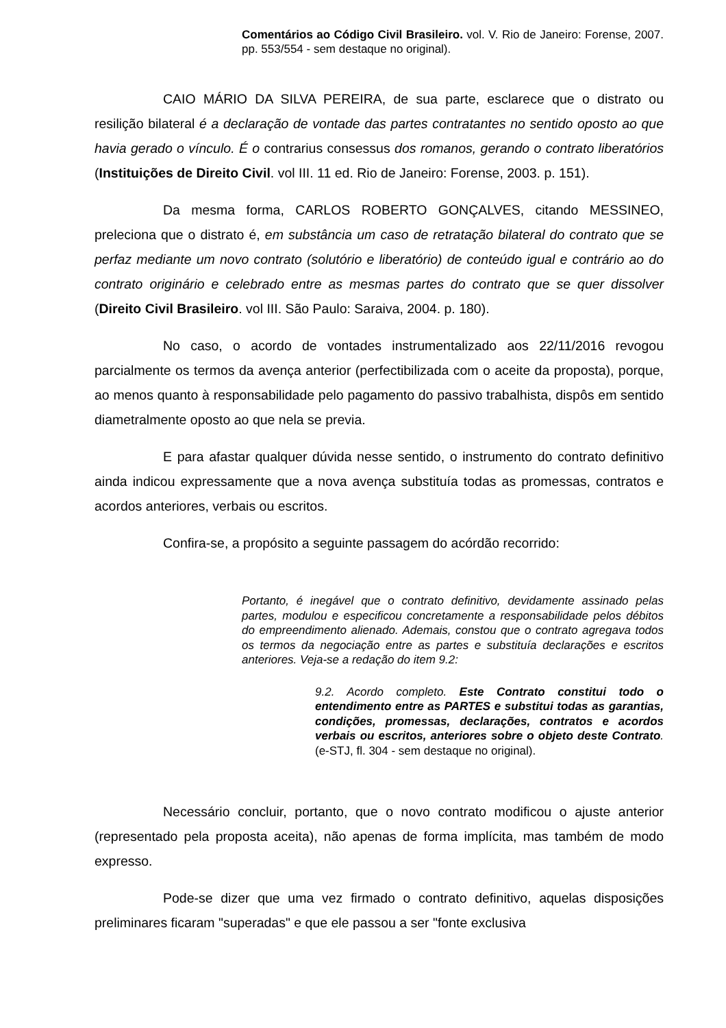Comentários ao Código Civil Brasileiro. vol. V. Rio de Janeiro: Forense, 2007. pp. 553/554 - sem destaque no original).
CAIO MÁRIO DA SILVA PEREIRA, de sua parte, esclarece que o distrato ou resilição bilateral é a declaração de vontade das partes contratantes no sentido oposto ao que havia gerado o vínculo. É o contrarius consessus dos romanos, gerando o contrato liberatórios (Instituições de Direito Civil. vol III. 11 ed. Rio de Janeiro: Forense, 2003. p. 151).
Da mesma forma, CARLOS ROBERTO GONÇALVES, citando MESSINEO, preleciona que o distrato é, em substância um caso de retratação bilateral do contrato que se perfaz mediante um novo contrato (solutório e liberatório) de conteúdo igual e contrário ao do contrato originário e celebrado entre as mesmas partes do contrato que se quer dissolver (Direito Civil Brasileiro. vol III. São Paulo: Saraiva, 2004. p. 180).
No caso, o acordo de vontades instrumentalizado aos 22/11/2016 revogou parcialmente os termos da avença anterior (perfectibilizada com o aceite da proposta), porque, ao menos quanto à responsabilidade pelo pagamento do passivo trabalhista, dispôs em sentido diametralmente oposto ao que nela se previa.
E para afastar qualquer dúvida nesse sentido, o instrumento do contrato definitivo ainda indicou expressamente que a nova avença substituía todas as promessas, contratos e acordos anteriores, verbais ou escritos.
Confira-se, a propósito a seguinte passagem do acórdão recorrido:
Portanto, é inegável que o contrato definitivo, devidamente assinado pelas partes, modulou e especificou concretamente a responsabilidade pelos débitos do empreendimento alienado. Ademais, constou que o contrato agregava todos os termos da negociação entre as partes e substituía declarações e escritos anteriores. Veja-se a redação do item 9.2:
9.2. Acordo completo. Este Contrato constitui todo o entendimento entre as PARTES e substitui todas as garantias, condições, promessas, declarações, contratos e acordos verbais ou escritos, anteriores sobre o objeto deste Contrato. (e-STJ, fl. 304 - sem destaque no original).
Necessário concluir, portanto, que o novo contrato modificou o ajuste anterior (representado pela proposta aceita), não apenas de forma implícita, mas também de modo expresso.
Pode-se dizer que uma vez firmado o contrato definitivo, aquelas disposições preliminares ficaram "superadas" e que ele passou a ser "fonte exclusiva